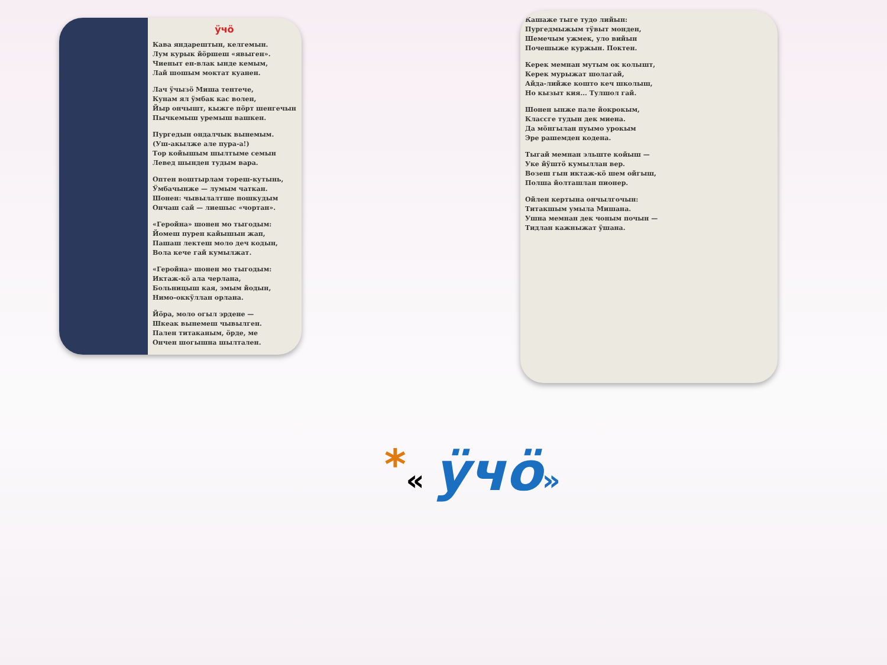ӱчӧ
Кава яндарештын, келгемын.
Лум курык йӧршеш «явыген».
Чиеныт ен-влак ынде кемым,
Лай шошым моктат куанен.
Лач ӱчызӧ Миша тентече,
Кунам ял ӱмбак кас волен,
Йыр ончышт, кыжге пӧрт шенгечын
Пычкемыш уремыш вашкен.
Пургедын ондалчык вынемым.
(Уш-акылже але пура-а!)
Тор койышым шылтыме семын
Левед шынден тудым вара.
Оптен воштырлам тореш-кутынь,
Ӱмбачынже — лумым чаткан.
Шонен: чывылалтше пошкудым
Ончаш сай — лиешыс «чортан».
«Геройна» шонен мо тыгодым:
Йомеш пурен кайышын жап,
Пашаш лектеш моло деч кодын,
Вола кече гай кумылжат.
«Геройна» шонен мо тыгодым:
Иктаж-кӧ ала черлана,
Больницыш кая, эмым йодын,
Нимо-оккӱллан орлана.
Йӧра, моло огыл эрдене —
Шкеак вынемеш чывылген.
Пален титаканым, ӧрде, ме
Ончен шогышна шылтален.
Кашаже тыге тудо лийын:
Пургедмыжым тӱвыт монден,
Шемечым ужмек, уло вийын
Почешыже куржын. Поктен.
Керек мемнан мутым ок колышт,
Керек мурыжат шолагай,
Айда-лийже кошто кеч школыш,
Но кызыт кия... Тулшол гай.
Шонен ынже пале йокрокым,
Классге тудын дек миена.
Да мӧнгылан пуымо урокым
Эре рашемден кодена.
Тыгай мемнан эльште койыш —
Уке йӱштӧ кумыллан вер.
Возеш гын иктаж-кӧ шем ойгыш,
Полша йолташлан пионер.
Ойлен кертына ончылгочын:
Титакшым умыла Мишана.
Ушна мемнан дек чоным почын —
Тидлан кажныжат ӱшана.
*« ӱчӧ»